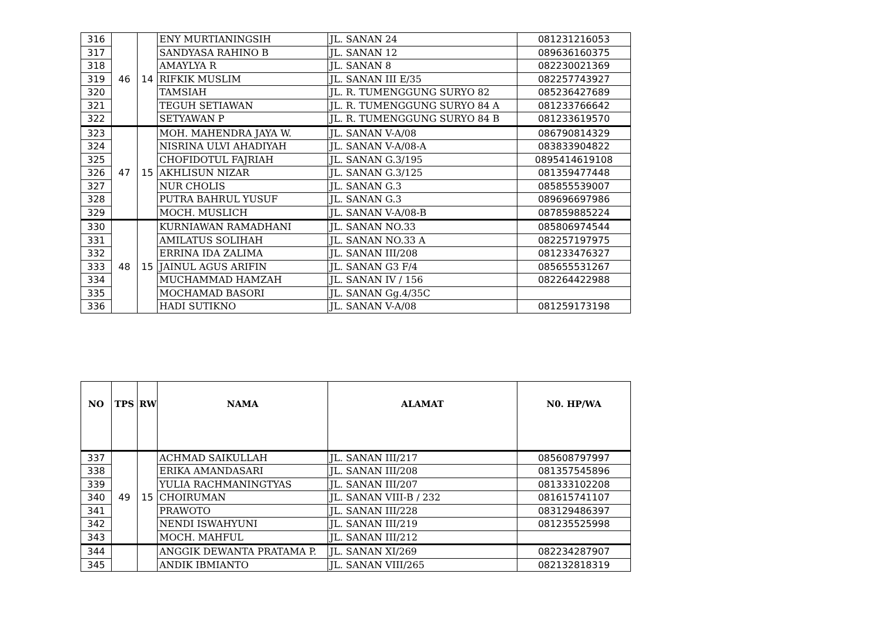| 316 | 46 | 14 | ENY MURTIANINGSIH | JL. SANAN 24 | 081231216053 |
| 317 | | | SANDYASA RAHINO B | JL. SANAN 12 | 089636160375 |
| 318 | | | AMAYLYA R | JL. SANAN 8 | 082230021369 |
| 319 | | | RIFKIK MUSLIM | JL. SANAN III E/35 | 082257743927 |
| 320 | | | TAMSIAH | JL. R. TUMENGGUNG SURYO 82 | 085236427689 |
| 321 | | | TEGUH SETIAWAN | JL. R. TUMENGGUNG SURYO 84 A | 081233766642 |
| 322 | | | SETYAWAN P | JL. R. TUMENGGUNG SURYO 84 B | 081233619570 |
| 323 | 47 | 15 | MOH. MAHENDRA JAYA W. | JL. SANAN V-A/08 | 086790814329 |
| 324 | | | NISRINA ULVI AHADIYAH | JL. SANAN V-A/08-A | 083833904822 |
| 325 | | | CHOFIDOTUL FAJRIAH | JL. SANAN G.3/195 | 0895414619108 |
| 326 | | | AKHLISUN NIZAR | JL. SANAN G.3/125 | 081359477448 |
| 327 | | | NUR CHOLIS | JL. SANAN G.3 | 085855539007 |
| 328 | | | PUTRA BAHRUL YUSUF | JL. SANAN G.3 | 089696697986 |
| 329 | | | MOCH. MUSLICH | JL. SANAN V-A/08-B | 087859885224 |
| 330 | 48 | 15 | KURNIAWAN RAMADHANI | JL. SANAN NO.33 | 085806974544 |
| 331 | | | AMILATUS SOLIHAH | JL. SANAN NO.33 A | 082257197975 |
| 332 | | | ERRINA IDA ZALIMA | JL. SANAN III/208 | 081233476327 |
| 333 | | | JAINUL AGUS ARIFIN | JL. SANAN G3 F/4 | 085655531267 |
| 334 | | | MUCHAMMAD HAMZAH | JL. SANAN IV / 156 | 082264422988 |
| 335 | | | MOCHAMAD BASORI | JL. SANAN Gg.4/35C | |
| 336 | | | HADI SUTIKNO | JL. SANAN V-A/08 | 081259173198 |
| NO | TPS | RW | NAMA | ALAMAT | N0. HP/WA |
| --- | --- | --- | --- | --- | --- |
| 337 | 49 | 15 | ACHMAD SAIKULLAH | JL. SANAN III/217 | 085608797997 |
| 338 | | | ERIKA AMANDASARI | JL. SANAN III/208 | 081357545896 |
| 339 | | | YULIA RACHMANINGTYAS | JL. SANAN III/207 | 081333102208 |
| 340 | | | CHOIRUMAN | JL. SANAN VIII-B / 232 | 081615741107 |
| 341 | | | PRAWOTO | JL. SANAN III/228 | 083129486397 |
| 342 | | | NENDI ISWAHYUNI | JL. SANAN III/219 | 081235525998 |
| 343 | | | MOCH. MAHFUL | JL. SANAN III/212 | |
| 344 | | | ANGGIK DEWANTA PRATAMA P. | JL. SANAN XI/269 | 082234287907 |
| 345 | | | ANDIK IBMIANTO | JL. SANAN VIII/265 | 082132818319 |